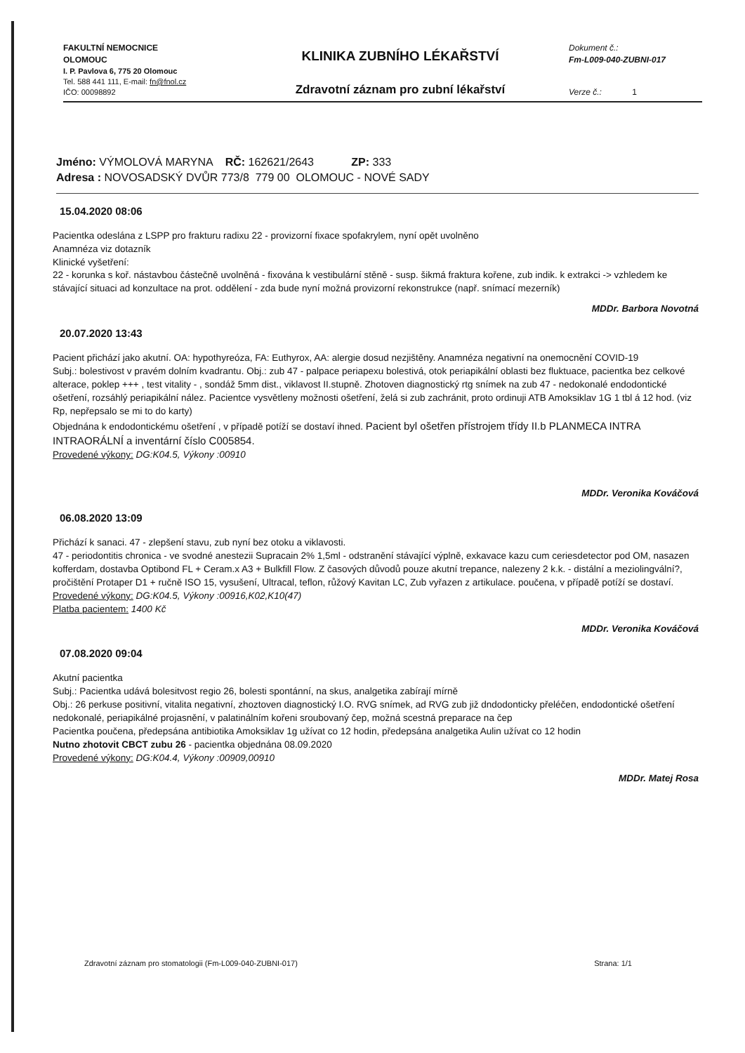FAKULTNÍ NEMOCNICE
OLOMOUC
KLINIKA ZUBNÍHO LÉKAŘSTVÍ
Dokument č.:
Fm-L009-040-ZUBNI-017
I. P. Pavlova 6, 775 20 Olomouc
Tel. 588 441 111, E-mail: fn@fnol.cz
IČO: 00098892
Zdravotní záznam pro zubní lékařství
Verze č.: 1
Jméno: VÝMOLOVÁ MARYNA RČ: 162621/2643 ZP: 333
Adresa : NOVOSADSKÝ DVŮR 773/8 779 00 OLOMOUC - NOVÉ SADY
15.04.2020 08:06
Pacientka odeslána z LSPP pro frakturu radixu 22 - provizorní fixace spofakrylem, nyní opět uvolněno
Anamnéza viz dotazník
Klinické vyšetření:
22 - korunka s koř. nástavbou částečně uvolněná - fixována k vestibulární stěně - susp. šikmá fraktura kořene, zub indik. k extrakci -> vzhledem ke stávající situaci ad konzultace na prot. oddělení - zda bude nyní možná provizorní rekonstrukce (např. snímací mezerník)
MDDr. Barbora Novotná
20.07.2020 13:43
Pacient přichází jako akutní. OA: hypothyreóza, FA: Euthyrox, AA: alergie dosud nezjištěny. Anamnéza negativní na onemocnění COVID-19
Subj.: bolestivost v pravém dolním kvadrantu. Obj.: zub 47 - palpace periapexu bolestivá, otok periapikální oblasti bez fluktuace, pacientka bez celkové alterace, poklep +++ , test vitality - , sondáž 5mm dist., viklavost II.stupně. Zhotoven diagnostický rtg snímek na zub 47 - nedokonalé endodontické ošetření, rozsáhlý periapikální nález. Pacientce vysvětleny možnosti ošetření, želá si zub zachránit, proto ordinuji ATB Amoksiklav 1G 1 tbl á 12 hod. (viz Rp, nepřepsalo se mi to do karty)
Objednána k endodontickému ošetření , v případě potíží se dostaví ihned. Pacient byl ošetřen přístrojem třídy II.b PLANMECA INTRA INTRAORÁLNÍ a inventární číslo C005854.
Provedené výkony: DG:K04.5, Výkony :00910
MDDr. Veronika Kováčová
06.08.2020 13:09
Přichází k sanaci. 47 - zlepšení stavu, zub nyní bez otoku a viklavosti.
47 - periodontitis chronica - ve svodné anestezii Supracain 2% 1,5ml - odstranění stávající výplně, exkavace kazu cum ceriesdetector pod OM, nasazen kofferdam, dostavba Optibond FL + Ceram.x A3 + Bulkfill Flow. Z časových důvodů pouze akutní trepance, nalezeny 2 k.k. - distální a meziolingvální?, pročištění Protaper D1 + ručně ISO 15, vysušení, Ultracal, teflon, růžový Kavitan LC, Zub vyřazen z artikulace. poučena, v případě potíží se dostaví.
Provedené výkony: DG:K04.5, Výkony :00916,K02,K10(47)
Platba pacientem: 1400 Kč
MDDr. Veronika Kováčová
07.08.2020 09:04
Akutní pacientka
Subj.: Pacientka udává bolesitvost regio 26, bolesti spontánní, na skus, analgetika zabírají mírně
Obj.: 26 perkuse positivní, vitalita negativní, zhoztoven diagnostický I.O. RVG snímek, ad RVG zub již dndodonticky přeléčen, endodontické ošetření nedokonalé, periapikálné projasnění, v palatinálním kořeni sroubovaný čep, možná scestná preparace na čep
Pacientka poučena, předepsána antibiotika Amoksiklav 1g užívat co 12 hodin, předepsána analgetika Aulin užívat co 12 hodin
Nutno zhotovit CBCT zubu 26 - pacientka objednána 08.09.2020
Provedené výkony: DG:K04.4, Výkony :00909,00910
MDDr. Matej Rosa
Zdravotní záznam pro stomatologii (Fm-L009-040-ZUBNI-017) Strana: 1/1